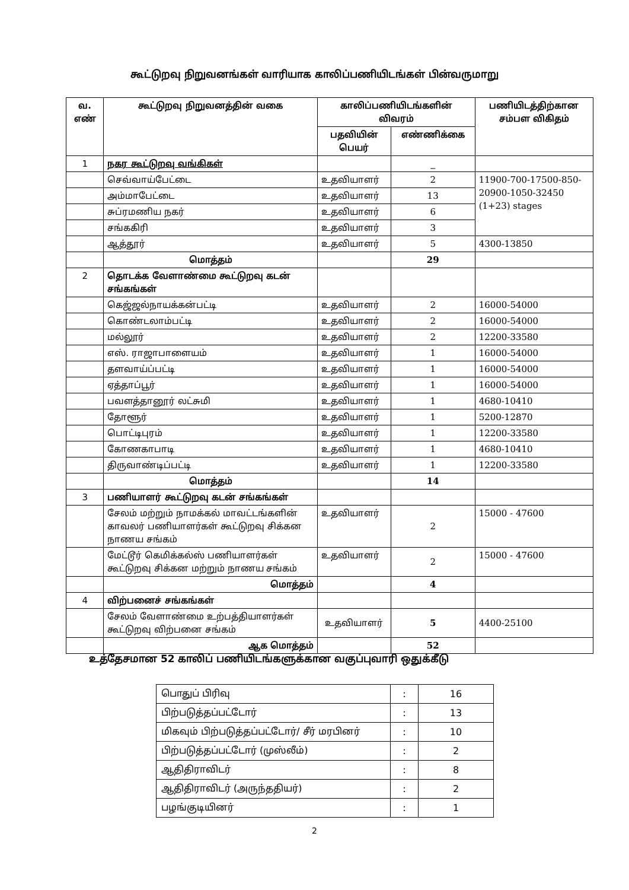கூட்டுறவு நிறுவனங்கள் வாரியாக காலிப்பணியிடங்கள் பின்வருமாறு
| வ. எண் | கூட்டுறவு நிறுவனத்தின் வகை | காலிப்பணியிடங்களின் விவரம் | | பணியிடத்திற்கான சம்பள விகிதம் |
| --- | --- | --- | --- | --- |
| | | பதவியின் பெயர் | எண்ணிக்கை | |
| 1 | நகர கூட்டுறவு வங்கிகள் | | _ | |
| | செவ்வாய்பேட்டை | உதவியாளர் | 2 | 11900-700-17500-850-20900-1050-32450 (1+23) stages |
| | அம்மாபேட்டை | உதவியாளர் | 13 | |
| | சுப்ரமணிய நகர் | உதவியாளர் | 6 | |
| | சங்ககிரி | உதவியாளர் | 3 | |
| | ஆத்தூர் | உதவியாளர் | 5 | 4300-13850 |
| | மொத்தம் | | 29 | |
| 2 | தொடக்க வேளாண்மை கூட்டுறவு கடன் சங்கங்கள் | | | |
| | கெஜ்ஜல்நாயக்கன்பட்டி | உதவியாளர் | 2 | 16000-54000 |
| | கொண்டலாம்பட்டி | உதவியாளர் | 2 | 16000-54000 |
| | மல்லூர் | உதவியாளர் | 2 | 12200-33580 |
| | எஸ். ராஜாபாளையம் | உதவியாளர் | 1 | 16000-54000 |
| | தளவாய்ப்பட்டி | உதவியாளர் | 1 | 16000-54000 |
| | ஏத்தாப்பூர் | உதவியாளர் | 1 | 16000-54000 |
| | பவளத்தானூர் லட்சுமி | உதவியாளர் | 1 | 4680-10410 |
| | தோளூர் | உதவியாளர் | 1 | 5200-12870 |
| | பொட்டிபுரம் | உதவியாளர் | 1 | 12200-33580 |
| | கோணகாபாடி | உதவியாளர் | 1 | 4680-10410 |
| | திருவாண்டிப்பட்டி | உதவியாளர் | 1 | 12200-33580 |
| | மொத்தம் | | 14 | |
| 3 | பணியாளர் கூட்டுறவு கடன் சங்கங்கள் | | | |
| | சேலம் மற்றும் நாமக்கல் மாவட்டங்களின் காவலர் பணியாளர்கள் கூட்டுறவு சிக்கன நாணய சங்கம் | உதவியாளர் | 2 | 15000 - 47600 |
| | மேட்டூர் கெமிக்கல்ஸ் பணியாளர்கள் கூட்டுறவு சிக்கன மற்றும் நாணய சங்கம் | உதவியாளர் | 2 | 15000 - 47600 |
| | மொத்தம் | | 4 | |
| 4 | விற்பனைச் சங்கங்கள் | | | |
| | சேலம் வேளாண்மை உற்பத்தியாளர்கள் கூட்டுறவு விற்பனை சங்கம் | உதவியாளர் | 5 | 4400-25100 |
| | ஆக மொத்தம் | | 52 | |
உத்தேசமான 52 காலிப் பணியிடங்களுக்கான வகுப்புவாரி ஒதுக்கீடு
| பொதுப் பிரிவு | : | 16 |
| பிற்படுத்தப்பட்டோர் | : | 13 |
| மிகவும் பிற்படுத்தப்பட்டோர்/ சீர் மரபினர் | : | 10 |
| பிற்படுத்தப்பட்டோர் (முஸ்லீம்) | : | 2 |
| ஆதிதிராவிடர் | : | 8 |
| ஆதிதிராவிடர் (அருந்ததியர்) | : | 2 |
| பழங்குடியினர் | : | 1 |
2